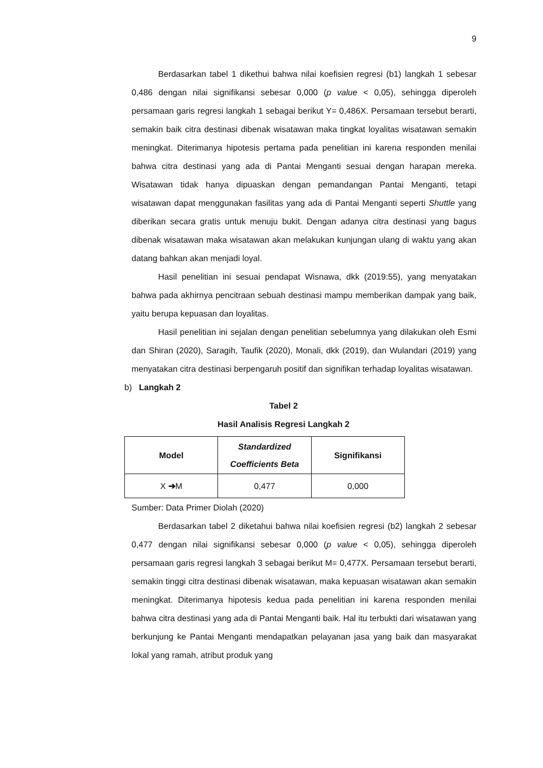9
Berdasarkan tabel 1 dikethui bahwa nilai koefisien regresi (b1) langkah 1 sebesar 0,486 dengan nilai signifikansi sebesar 0,000 (p value < 0,05), sehingga diperoleh persamaan garis regresi langkah 1 sebagai berikut Y= 0,486X. Persamaan tersebut berarti, semakin baik citra destinasi dibenak wisatawan maka tingkat loyalitas wisatawan semakin meningkat. Diterimanya hipotesis pertama pada penelitian ini karena responden menilai bahwa citra destinasi yang ada di Pantai Menganti sesuai dengan harapan mereka. Wisatawan tidak hanya dipuaskan dengan pemandangan Pantai Menganti, tetapi wisatawan dapat menggunakan fasilitas yang ada di Pantai Menganti seperti Shuttle yang diberikan secara gratis untuk menuju bukit. Dengan adanya citra destinasi yang bagus dibenak wisatawan maka wisatawan akan melakukan kunjungan ulang di waktu yang akan datang bahkan akan menjadi loyal.
Hasil penelitian ini sesuai pendapat Wisnawa, dkk (2019:55), yang menyatakan bahwa pada akhirnya pencitraan sebuah destinasi mampu memberikan dampak yang baik, yaitu berupa kepuasan dan loyalitas.
Hasil penelitian ini sejalan dengan penelitian sebelumnya yang dilakukan oleh Esmi dan Shiran (2020), Saragih, Taufik (2020), Monali, dkk (2019), dan Wulandari (2019) yang menyatakan citra destinasi berpengaruh positif dan signifikan terhadap loyalitas wisatawan.
b) Langkah 2
Tabel 2
Hasil Analisis Regresi Langkah 2
| Model | Standardized Coefficients Beta | Signifikansi |
| --- | --- | --- |
| X ➔ M | 0,477 | 0,000 |
Sumber: Data Primer Diolah (2020)
Berdasarkan tabel 2 diketahui bahwa nilai koefisien regresi (b2) langkah 2 sebesar 0,477 dengan nilai signifikansi sebesar 0,000 (p value < 0,05), sehingga diperoleh persamaan garis regresi langkah 3 sebagai berikut M= 0,477X. Persamaan tersebut berarti, semakin tinggi citra destinasi dibenak wisatawan, maka kepuasan wisatawan akan semakin meningkat. Diterimanya hipotesis kedua pada penelitian ini karena responden menilai bahwa citra destinasi yang ada di Pantai Menganti baik. Hal itu terbukti dari wisatawan yang berkunjung ke Pantai Menganti mendapatkan pelayanan jasa yang baik dan masyarakat lokal yang ramah, atribut produk yang